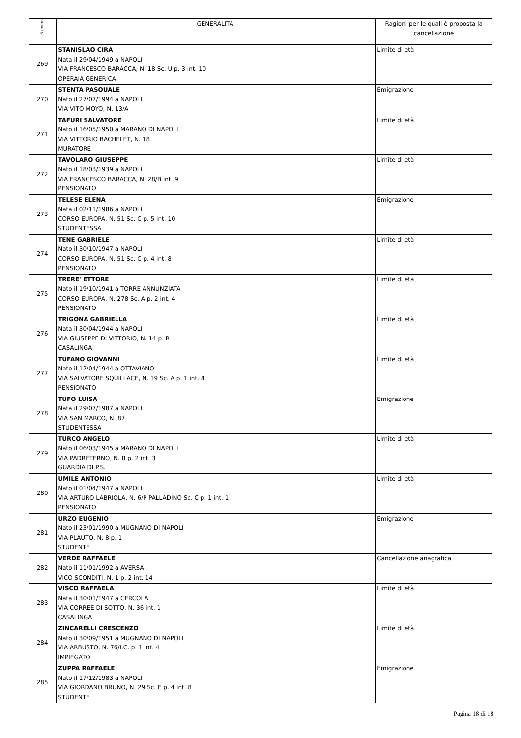| Numero | GENERALITA' | Ragioni per le quali è proposta la cancellazione |
| --- | --- | --- |
| 269 | STANISLAO CIRA Nata il 29/04/1949 a NAPOLI VIA FRANCESCO BARACCA, N. 18 Sc. U p. 3 int. 10 OPERAIA GENERICA | Limite di età |
| 270 | STENTA PASQUALE Nato il 27/07/1994 a NAPOLI VIA VITO MOYO, N. 13/A | Emigrazione |
| 271 | TAFURI SALVATORE Nato il 16/05/1950 a MARANO DI NAPOLI VIA VITTORIO BACHELET, N. 18 MURATORE | Limite di età |
| 272 | TAVOLARO GIUSEPPE Nato il 18/03/1939 a NAPOLI VIA FRANCESCO BARACCA, N. 28/B int. 9 PENSIONATO | Limite di età |
| 273 | TELESE ELENA Nata il 02/11/1986 a NAPOLI CORSO EUROPA, N. 51 Sc. C p. 5 int. 10 STUDENTESSA | Emigrazione |
| 274 | TENE GABRIELE Nato il 30/10/1947 a NAPOLI CORSO EUROPA, N. 51 Sc. C p. 4 int. 8 PENSIONATO | Limite di età |
| 275 | TRERE' ETTORE Nato il 19/10/1941 a TORRE ANNUNZIATA CORSO EUROPA, N. 278 Sc. A p. 2 int. 4 PENSIONATO | Limite di età |
| 276 | TRIGONA GABRIELLA Nata il 30/04/1944 a NAPOLI VIA GIUSEPPE DI VITTORIO, N. 14 p. R CASALINGA | Limite di età |
| 277 | TUFANO GIOVANNI Nato il 12/04/1944 a OTTAVIANO VIA SALVATORE SQUILLACE, N. 19 Sc. A p. 1 int. 8 PENSIONATO | Limite di età |
| 278 | TUFO LUISA Nata il 29/07/1987 a NAPOLI VIA SAN MARCO, N. 87 STUDENTESSA | Emigrazione |
| 279 | TURCO ANGELO Nato il 06/03/1945 a MARANO DI NAPOLI VIA PADRETERNO, N. 8 p. 2 int. 3 GUARDIA DI P.S. | Limite di età |
| 280 | UMILE ANTONIO Nato il 01/04/1947 a NAPOLI VIA ARTURO LABRIOLA, N. 6/P PALLADINO Sc. C p. 1 int. 1 PENSIONATO | Limite di età |
| 281 | URZO EUGENIO Nato il 23/01/1990 a MUGNANO DI NAPOLI VIA PLAUTO, N. 8 p. 1 STUDENTE | Emigrazione |
| 282 | VERDE RAFFAELE Nato il 11/01/1992 a AVERSA VICO SCONDITI, N. 1 p. 2 int. 14 | Cancellazione anagrafica |
| 283 | VISCO RAFFAELA Nata il 30/01/1947 a CERCOLA VIA CORREE DI SOTTO, N. 36 int. 1 CASALINGA | Limite di età |
| 284 | ZINCARELLI CRESCENZO Nato il 30/09/1951 a MUGNANO DI NAPOLI VIA ARBUSTO, N. 76/I.C. p. 1 int. 4 IMPIEGATO | Limite di età |
| 285 | ZUPPA RAFFAELE Nato il 17/12/1983 a NAPOLI VIA GIORDANO BRUNO, N. 29 Sc. E p. 4 int. 8 STUDENTE | Emigrazione |
Pagina 18 di 18